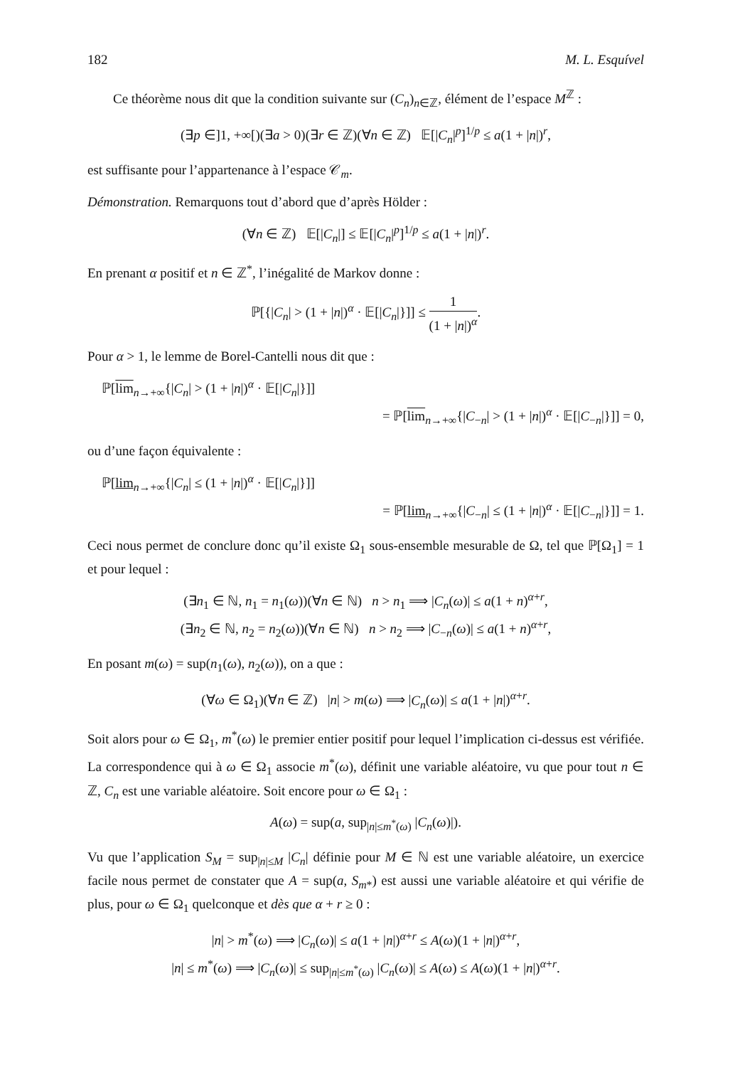182 M. L. Esquível
Ce théorème nous dit que la condition suivante sur (C<sub>n</sub>)<sub>n∈ℤ</sub>, élément de l’espace M<sup>ℤ</sup> :
(∃p ∈]1, +∞[)(∃a > 0)(∃r ∈ ℤ)(∀n ∈ ℤ) 𝔼[|C<sub>n</sub>|<sup>p</sup>]<sup>1/p</sup> ≤ a(1 + |n|)<sup>r</sup>,
est suffisante pour l’appartenance à l’espace 𝒞<sub>m</sub>.
Démonstration. Remarquons tout d’abord que d’après Hölder :
(∀n ∈ ℤ) 𝔼[|C<sub>n</sub>|] ≤ 𝔼[|C<sub>n</sub>|<sup>p</sup>]<sup>1/p</sup> ≤ a(1 + |n|)<sup>r</sup>.
En prenant α positif et n ∈ ℤ<sup>*</sup>, l’inégalité de Markov donne :
ℙ[{|C<sub>n</sub>| > (1 + |n|)<sup>α</sup> · 𝔼[|C<sub>n</sub>|}]] ≤ 1 (1 + |n|)<sup>α</sup>.
Pour α > 1, le lemme de Borel-Cantelli nous dit que :
ℙ[lim<sub>n→+∞</sub>{|C<sub>n</sub>| > (1 + |n|)<sup>α</sup> · 𝔼[|C<sub>n</sub>|}]]
= ℙ[lim<sub>n→+∞</sub>{|C<sub>−n</sub>| > (1 + |n|)<sup>α</sup> · 𝔼[|C<sub>−n</sub>|}]] = 0,
ou d’une façon équivalente :
ℙ[lim<sub>n→+∞</sub>{|C<sub>n</sub>| ≤ (1 + |n|)<sup>α</sup> · 𝔼[|C<sub>n</sub>|}]]
= ℙ[lim<sub>n→+∞</sub>{|C<sub>−n</sub>| ≤ (1 + |n|)<sup>α</sup> · 𝔼[|C<sub>−n</sub>|}]] = 1.
Ceci nous permet de conclure donc qu’il existe Ω<sub>1</sub> sous-ensemble mesurable de Ω, tel que ℙ[Ω<sub>1</sub>] = 1 et pour lequel :
(∃n<sub>1</sub> ∈ ℕ, n<sub>1</sub> = n<sub>1</sub>(ω))(∀n ∈ ℕ) n > n<sub>1</sub> ⟹ |C<sub>n</sub>(ω)| ≤ a(1 + n)<sup>α+r</sup>,
(∃n<sub>2</sub> ∈ ℕ, n<sub>2</sub> = n<sub>2</sub>(ω))(∀n ∈ ℕ) n > n<sub>2</sub> ⟹ |C<sub>−n</sub>(ω)| ≤ a(1 + n)<sup>α+r</sup>,
En posant m(ω) = sup(n<sub>1</sub>(ω), n<sub>2</sub>(ω)), on a que :
(∀ω ∈ Ω<sub>1</sub>)(∀n ∈ ℤ) |n| > m(ω) ⟹ |C<sub>n</sub>(ω)| ≤ a(1 + |n|)<sup>α+r</sup>.
Soit alors pour ω ∈ Ω<sub>1</sub>, m<sup>*</sup>(ω) le premier entier positif pour lequel l’implication ci-dessus est vérifiée. La correspondence qui à ω ∈ Ω<sub>1</sub> associe m<sup>*</sup>(ω), définit une variable aléatoire, vu que pour tout n ∈ ℤ, C<sub>n</sub> est une variable aléatoire. Soit encore pour ω ∈ Ω<sub>1</sub> :
A(ω) = sup(a, sup<sub>|n|≤m<sup>*</sup>(ω)</sub> |C<sub>n</sub>(ω)|).
Vu que l’application S<sub>M</sub> = sup<sub>|n|≤M</sub> |C<sub>n</sub>| définie pour M ∈ ℕ est une variable aléatoire, un exercice facile nous permet de constater que A = sup(a, S<sub>m*</sub>) est aussi une variable aléatoire et qui vérifie de plus, pour ω ∈ Ω<sub>1</sub> quelconque et dès que α + r ≥ 0 :
|n| > m<sup>*</sup>(ω) ⟹ |C<sub>n</sub>(ω)| ≤ a(1 + |n|)<sup>α+r</sup> ≤ A(ω)(1 + |n|)<sup>α+r</sup>,
|n| ≤ m<sup>*</sup>(ω) ⟹ |C<sub>n</sub>(ω)| ≤ sup<sub>|n|≤m<sup>*</sup>(ω)</sub> |C<sub>n</sub>(ω)| ≤ A(ω) ≤ A(ω)(1 + |n|)<sup>α+r</sup>.